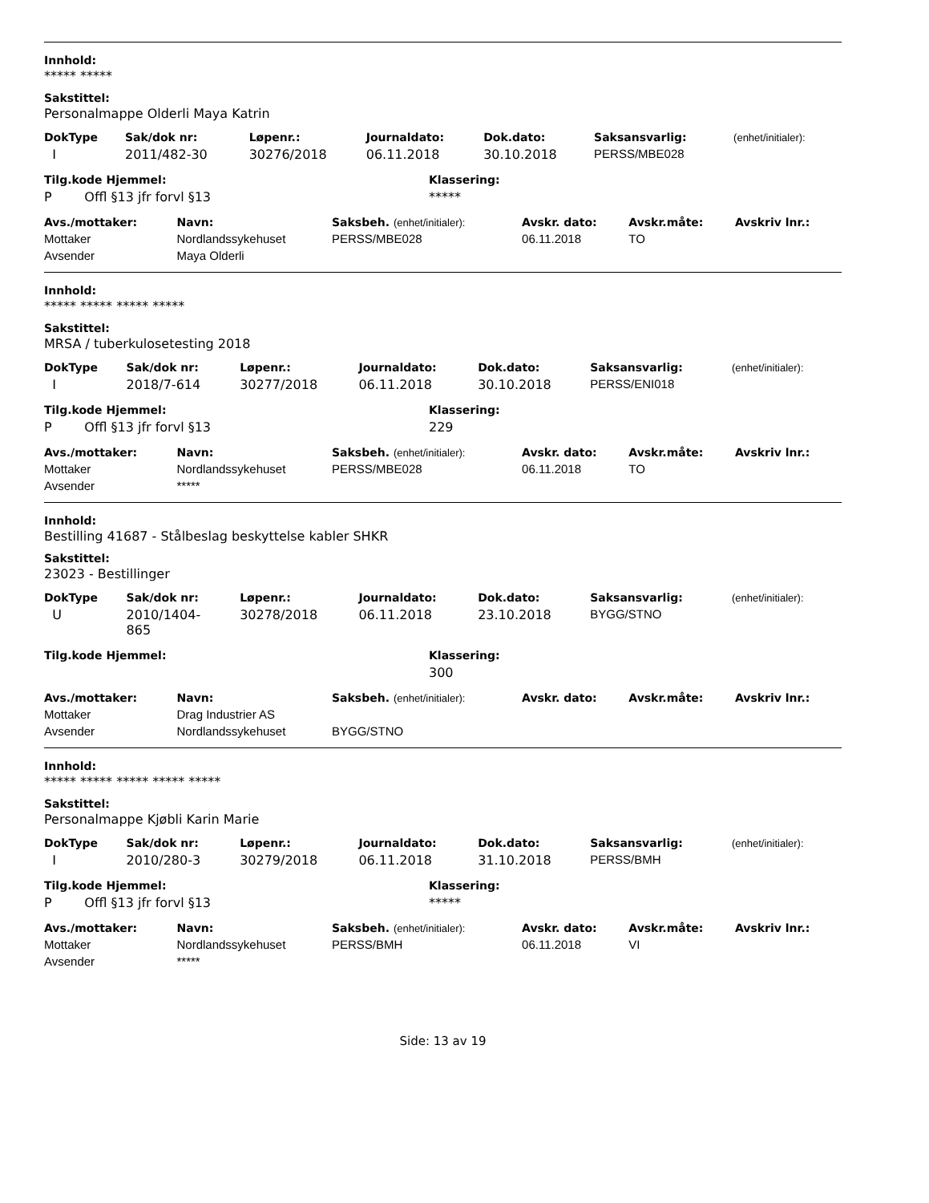Innhold:
***** *****
Sakstittel:
Personalmappe Olderli Maya Katrin
| DokType | Sak/dok nr: | Løpenr.: | Journaldato: | Dok.dato: | Saksansvarlig: | (enhet/initialer): |
| --- | --- | --- | --- | --- | --- | --- |
| I | 2011/482-30 | 30276/2018 | 06.11.2018 | 30.10.2018 | PERSS/MBE028 | |
| Tilg.kode Hjemmel: | Klassering: |
| --- | --- |
| P Offl §13 jfr forvl §13 | ***** |
| Avs./mottaker: | Navn: | Saksbeh. (enhet/initialer): | Avskr. dato: | Avskr.måte: | Avskriv lnr.: |
| --- | --- | --- | --- | --- | --- |
| Mottaker | Nordlandssykehuset | PERSS/MBE028 | 06.11.2018 | TO | |
| Avsender | Maya Olderli | | | | |
Innhold:
***** ***** ***** *****
Sakstittel:
MRSA / tuberkulosetesting 2018
| DokType | Sak/dok nr: | Løpenr.: | Journaldato: | Dok.dato: | Saksansvarlig: | (enhet/initialer): |
| --- | --- | --- | --- | --- | --- | --- |
| I | 2018/7-614 | 30277/2018 | 06.11.2018 | 30.10.2018 | PERSS/ENI018 | |
| Tilg.kode Hjemmel: | Klassering: |
| --- | --- |
| P Offl §13 jfr forvl §13 | 229 |
| Avs./mottaker: | Navn: | Saksbeh. (enhet/initialer): | Avskr. dato: | Avskr.måte: | Avskriv lnr.: |
| --- | --- | --- | --- | --- | --- |
| Mottaker | Nordlandssykehuset | PERSS/MBE028 | 06.11.2018 | TO | |
| Avsender | ***** | | | | |
Innhold:
Bestilling 41687 - Stålbeslag beskyttelse kabler SHKR
Sakstittel:
23023 - Bestillinger
| DokType | Sak/dok nr: | Løpenr.: | Journaldato: | Dok.dato: | Saksansvarlig: | (enhet/initialer): |
| --- | --- | --- | --- | --- | --- | --- |
| U | 2010/1404- 865 | 30278/2018 | 06.11.2018 | 23.10.2018 | BYGG/STNO | |
| Tilg.kode Hjemmel: | Klassering: |
| --- | --- |
| | 300 |
| Avs./mottaker: | Navn: | Saksbeh. (enhet/initialer): | Avskr. dato: | Avskr.måte: | Avskriv lnr.: |
| --- | --- | --- | --- | --- | --- |
| Mottaker | Drag Industrier AS | | | | |
| Avsender | Nordlandssykehuset | BYGG/STNO | | | |
Innhold:
***** ***** ***** ***** *****
Sakstittel:
Personalmappe Kjøbli Karin Marie
| DokType | Sak/dok nr: | Løpenr.: | Journaldato: | Dok.dato: | Saksansvarlig: | (enhet/initialer): |
| --- | --- | --- | --- | --- | --- | --- |
| I | 2010/280-3 | 30279/2018 | 06.11.2018 | 31.10.2018 | PERSS/BMH | |
| Tilg.kode Hjemmel: | Klassering: |
| --- | --- |
| P Offl §13 jfr forvl §13 | ***** |
| Avs./mottaker: | Navn: | Saksbeh. (enhet/initialer): | Avskr. dato: | Avskr.måte: | Avskriv lnr.: |
| --- | --- | --- | --- | --- | --- |
| Mottaker | Nordlandssykehuset | PERSS/BMH | 06.11.2018 | VI | |
| Avsender | ***** | | | | |
Side: 13 av 19